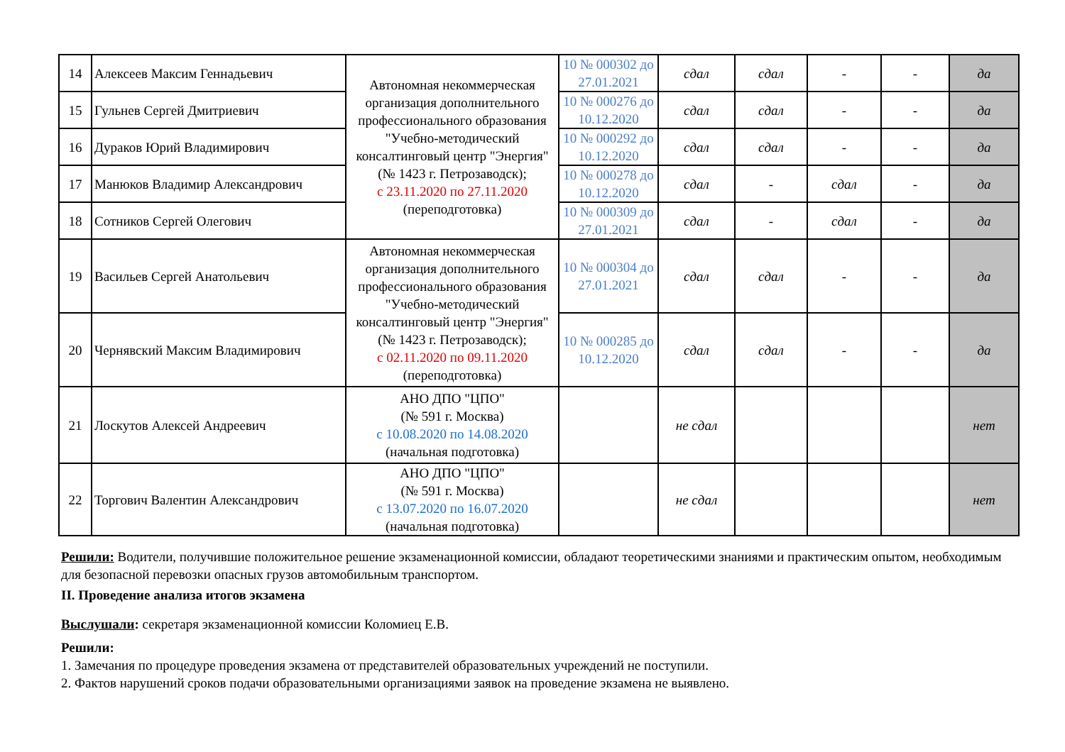| 14 | Алексеев Максим Геннадьевич | Автономная некоммерческая организация дополнительного профессионального образования "Учебно-методический консалтинговый центр "Энергия" (№ 1423 г. Петрозаводск); с 23.11.2020 по 27.11.2020 (переподготовка) | 10 № 000302 до 27.01.2021 | сдал | сдал | - | - | да |
| 15 | Гульнев Сергей Дмитриевич | | 10 № 000276 до 10.12.2020 | сдал | сдал | - | - | да |
| 16 | Дураков Юрий Владимирович | | 10 № 000292 до 10.12.2020 | сдал | сдал | - | - | да |
| 17 | Манюков Владимир Александрович | | 10 № 000278 до 10.12.2020 | сдал | - | сдал | - | да |
| 18 | Сотников Сергей Олегович | | 10 № 000309 до 27.01.2021 | сдал | - | сдал | - | да |
| 19 | Васильев Сергей Анатольевич | Автономная некоммерческая организация дополнительного профессионального образования "Учебно-методический консалтинговый центр "Энергия" (№ 1423 г. Петрозаводск); с 02.11.2020 по 09.11.2020 (переподготовка) | 10 № 000304 до 27.01.2021 | сдал | сдал | - | - | да |
| 20 | Чернявский Максим Владимирович | | 10 № 000285 до 10.12.2020 | сдал | сдал | - | - | да |
| 21 | Лоскутов Алексей Андреевич | АНО ДПО "ЦПО" (№ 591 г. Москва) с 10.08.2020 по 14.08.2020 (начальная подготовка) | | не сдал | | | | нет |
| 22 | Торгович Валентин Александрович | АНО ДПО "ЦПО" (№ 591 г. Москва) с 13.07.2020 по 16.07.2020 (начальная подготовка) | | не сдал | | | | нет |
Решили: Водители, получившие положительное решение экзаменационной комиссии, обладают теоретическими знаниями и практическим опытом, необходимым для безопасной перевозки опасных грузов автомобильным транспортом.
II. Проведение анализа итогов экзамена
Выслушали: секретаря экзаменационной комиссии Коломиец Е.В.
Решили:
1. Замечания по процедуре проведения экзамена от представителей образовательных учреждений не поступили.
2. Фактов нарушений сроков подачи образовательными организациями заявок на проведение экзамена не выявлено.